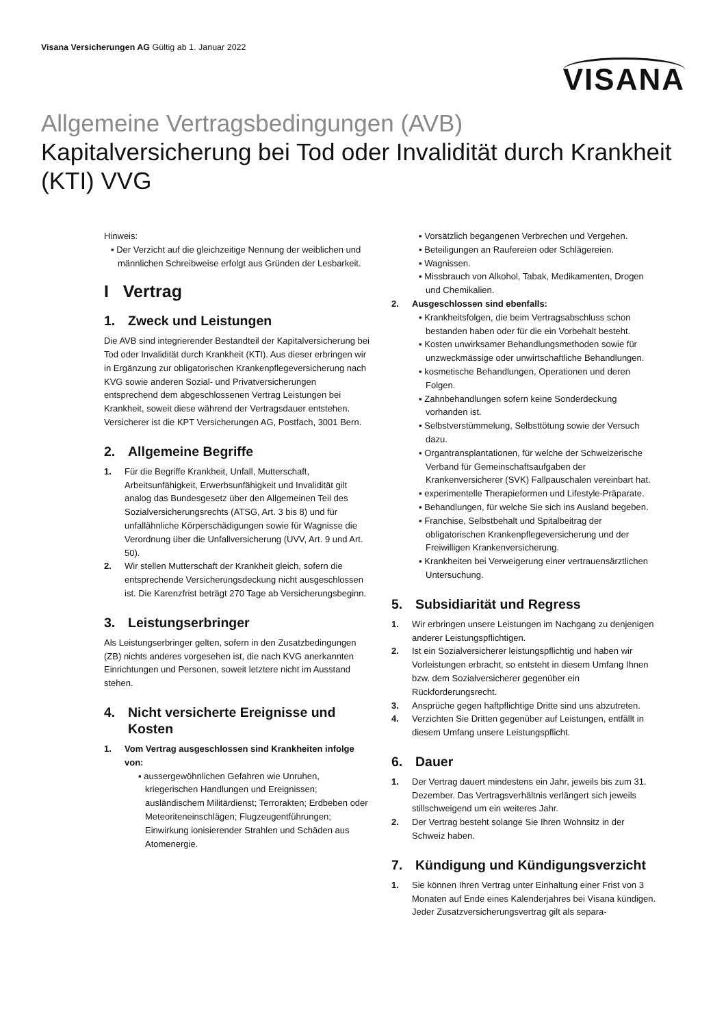Visana Versicherungen AG Gültig ab 1. Januar 2022
VISANA
Allgemeine Vertragsbedingungen (AVB)
Kapitalversicherung bei Tod oder Invalidität durch Krankheit (KTI) VVG
Hinweis:
▪ Der Verzicht auf die gleichzeitige Nennung der weiblichen und männlichen Schreibweise erfolgt aus Gründen der Lesbarkeit.
I Vertrag
1. Zweck und Leistungen
Die AVB sind integrierender Bestandteil der Kapitalversicherung bei Tod oder Invalidität durch Krankheit (KTI). Aus dieser erbringen wir in Ergänzung zur obligatorischen Krankenpflegeversicherung nach KVG sowie anderen Sozial- und Privatversicherungen entsprechend dem abgeschlossenen Vertrag Leistungen bei Krankheit, soweit diese während der Vertragsdauer entstehen.
Versicherer ist die KPT Versicherungen AG, Postfach, 3001 Bern.
2. Allgemeine Begriffe
1. Für die Begriffe Krankheit, Unfall, Mutterschaft, Arbeitsunfähigkeit, Erwerbsunfähigkeit und Invalidität gilt analog das Bundesgesetz über den Allgemeinen Teil des Sozialversicherungsrechts (ATSG, Art. 3 bis 8) und für unfallähnliche Körperschädigungen sowie für Wagnisse die Verordnung über die Unfallversicherung (UVV, Art. 9 und Art. 50).
2. Wir stellen Mutterschaft der Krankheit gleich, sofern die entsprechende Versicherungsdeckung nicht ausgeschlossen ist. Die Karenzfrist beträgt 270 Tage ab Versicherungsbeginn.
3. Leistungserbringer
Als Leistungserbringer gelten, sofern in den Zusatzbedingungen (ZB) nichts anderes vorgesehen ist, die nach KVG anerkannten Einrichtungen und Personen, soweit letztere nicht im Ausstand stehen.
4. Nicht versicherte Ereignisse und Kosten
1. Vom Vertrag ausgeschlossen sind Krankheiten infolge von:
▪ aussergewöhnlichen Gefahren wie Unruhen, kriegerischen Handlungen und Ereignissen; ausländischem Militärdienst; Terrorakten; Erdbeben oder Meteoriteneinschlägen; Flugzeugentführungen; Einwirkung ionisierender Strahlen und Schäden aus Atomenergie.
▪ Vorsätzlich begangenen Verbrechen und Vergehen.
▪ Beteiligungen an Raufereien oder Schlägereien.
▪ Wagnissen.
▪ Missbrauch von Alkohol, Tabak, Medikamenten, Drogen und Chemikalien.
2. Ausgeschlossen sind ebenfalls:
▪ Krankheitsfolgen, die beim Vertragsabschluss schon bestanden haben oder für die ein Vorbehalt besteht.
▪ Kosten unwirksamer Behandlungsmethoden sowie für unzweckmässige oder unwirtschaftliche Behandlungen.
▪ kosmetische Behandlungen, Operationen und deren Folgen.
▪ Zahnbehandlungen sofern keine Sonderdeckung vorhanden ist.
▪ Selbstverstümmelung, Selbsttötung sowie der Versuch dazu.
▪ Organtransplantationen, für welche der Schweizerische Verband für Gemeinschaftsaufgaben der Krankenversicherer (SVK) Fallpauschalen vereinbart hat.
▪ experimentelle Therapieformen und Lifestyle-Präparate.
▪ Behandlungen, für welche Sie sich ins Ausland begeben.
▪ Franchise, Selbstbehalt und Spitalbeitrag der obligatorischen Krankenpflegeversicherung und der Freiwilligen Krankenversicherung.
▪ Krankheiten bei Verweigerung einer vertrauensärztlichen Untersuchung.
5. Subsidiarität und Regress
1. Wir erbringen unsere Leistungen im Nachgang zu denjenigen anderer Leistungspflichtigen.
2. Ist ein Sozialversicherer leistungspflichtig und haben wir Vorleistungen erbracht, so entsteht in diesem Umfang Ihnen bzw. dem Sozialversicherer gegenüber ein Rückforderungsrecht.
3. Ansprüche gegen haftpflichtige Dritte sind uns abzutreten.
4. Verzichten Sie Dritten gegenüber auf Leistungen, entfällt in diesem Umfang unsere Leistungspflicht.
6. Dauer
1. Der Vertrag dauert mindestens ein Jahr, jeweils bis zum 31. Dezember. Das Vertragsverhältnis verlängert sich jeweils stillschweigend um ein weiteres Jahr.
2. Der Vertrag besteht solange Sie Ihren Wohnsitz in der Schweiz haben.
7. Kündigung und Kündigungsverzicht
1. Sie können Ihren Vertrag unter Einhaltung einer Frist von 3 Monaten auf Ende eines Kalenderjahres bei Visana kündigen. Jeder Zusatzversicherungsvertrag gilt als separa-